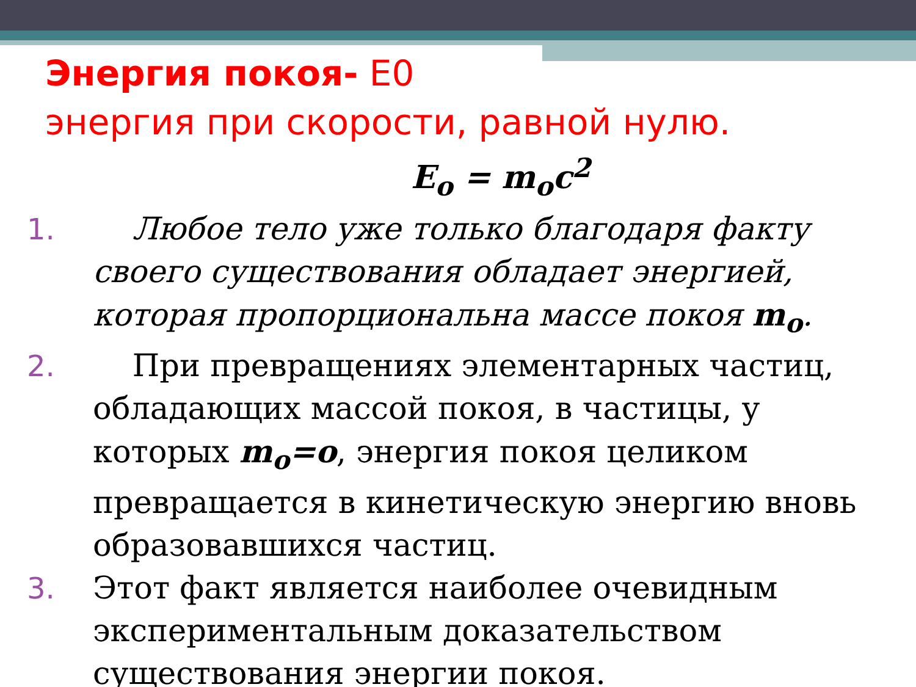Энергия покоя- Е0
энергия при скорости, равной нулю.
E<sub>o</sub> = m<sub>o</sub>c<sup>2</sup>
1. Любое тело уже только благодаря факту своего существования обладает энергией, которая пропорциональна массе покоя m<sub>o</sub>.
2. При превращениях элементарных частиц, обладающих массой покоя, в частицы, у которых m<sub>o</sub>=o, энергия покоя целиком превращается в кинетическую энергию вновь образовавшихся частиц.
3. Этот факт является наиболее очевидным экспериментальным доказательством существования энергии покоя.